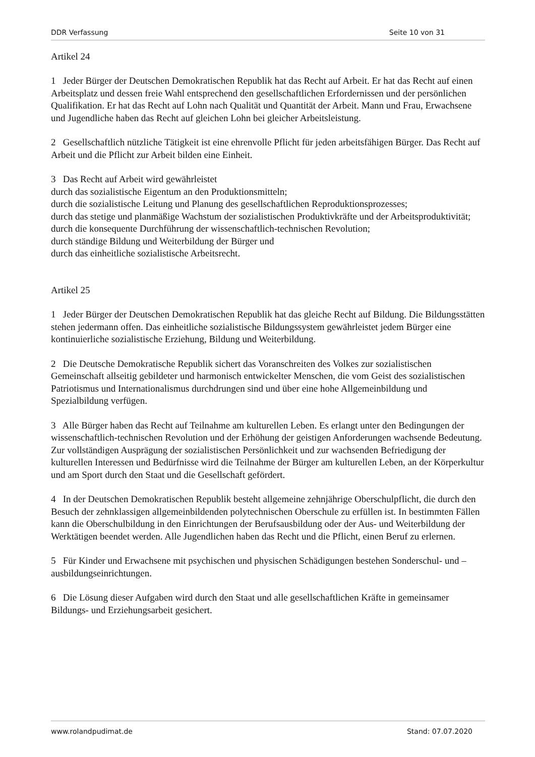DDR Verfassung Seite 10 von 31
Artikel 24
1 Jeder Bürger der Deutschen Demokratischen Republik hat das Recht auf Arbeit. Er hat das Recht auf einen Arbeitsplatz und dessen freie Wahl entsprechend den gesellschaftlichen Erfordernissen und der persönlichen Qualifikation. Er hat das Recht auf Lohn nach Qualität und Quantität der Arbeit. Mann und Frau, Erwachsene und Jugendliche haben das Recht auf gleichen Lohn bei gleicher Arbeitsleistung.
2 Gesellschaftlich nützliche Tätigkeit ist eine ehrenvolle Pflicht für jeden arbeitsfähigen Bürger. Das Recht auf Arbeit und die Pflicht zur Arbeit bilden eine Einheit.
3 Das Recht auf Arbeit wird gewährleistet
durch das sozialistische Eigentum an den Produktionsmitteln;
durch die sozialistische Leitung und Planung des gesellschaftlichen Reproduktionsprozesses;
durch das stetige und planmäßige Wachstum der sozialistischen Produktivkräfte und der Arbeitsproduktivität;
durch die konsequente Durchführung der wissenschaftlich-technischen Revolution;
durch ständige Bildung und Weiterbildung der Bürger und
durch das einheitliche sozialistische Arbeitsrecht.
Artikel 25
1 Jeder Bürger der Deutschen Demokratischen Republik hat das gleiche Recht auf Bildung. Die Bildungsstätten stehen jedermann offen. Das einheitliche sozialistische Bildungssystem gewährleistet jedem Bürger eine kontinuierliche sozialistische Erziehung, Bildung und Weiterbildung.
2 Die Deutsche Demokratische Republik sichert das Voranschreiten des Volkes zur sozialistischen Gemeinschaft allseitig gebildeter und harmonisch entwickelter Menschen, die vom Geist des sozialistischen Patriotismus und Internationalismus durchdrungen sind und über eine hohe Allgemeinbildung und Spezialbildung verfügen.
3 Alle Bürger haben das Recht auf Teilnahme am kulturellen Leben. Es erlangt unter den Bedingungen der wissenschaftlich-technischen Revolution und der Erhöhung der geistigen Anforderungen wachsende Bedeutung. Zur vollständigen Ausprägung der sozialistischen Persönlichkeit und zur wachsenden Befriedigung der kulturellen Interessen und Bedürfnisse wird die Teilnahme der Bürger am kulturellen Leben, an der Körperkultur und am Sport durch den Staat und die Gesellschaft gefördert.
4 In der Deutschen Demokratischen Republik besteht allgemeine zehnjährige Oberschulpflicht, die durch den Besuch der zehnklassigen allgemeinbildenden polytechnischen Oberschule zu erfüllen ist. In bestimmten Fällen kann die Oberschulbildung in den Einrichtungen der Berufsausbildung oder der Aus- und Weiterbildung der Werktätigen beendet werden. Alle Jugendlichen haben das Recht und die Pflicht, einen Beruf zu erlernen.
5 Für Kinder und Erwachsene mit psychischen und physischen Schädigungen bestehen Sonderschul- und –ausbildungseinrichtungen.
6 Die Lösung dieser Aufgaben wird durch den Staat und alle gesellschaftlichen Kräfte in gemeinsamer Bildungs- und Erziehungsarbeit gesichert.
www.rolandpudimat.de Stand: 07.07.2020